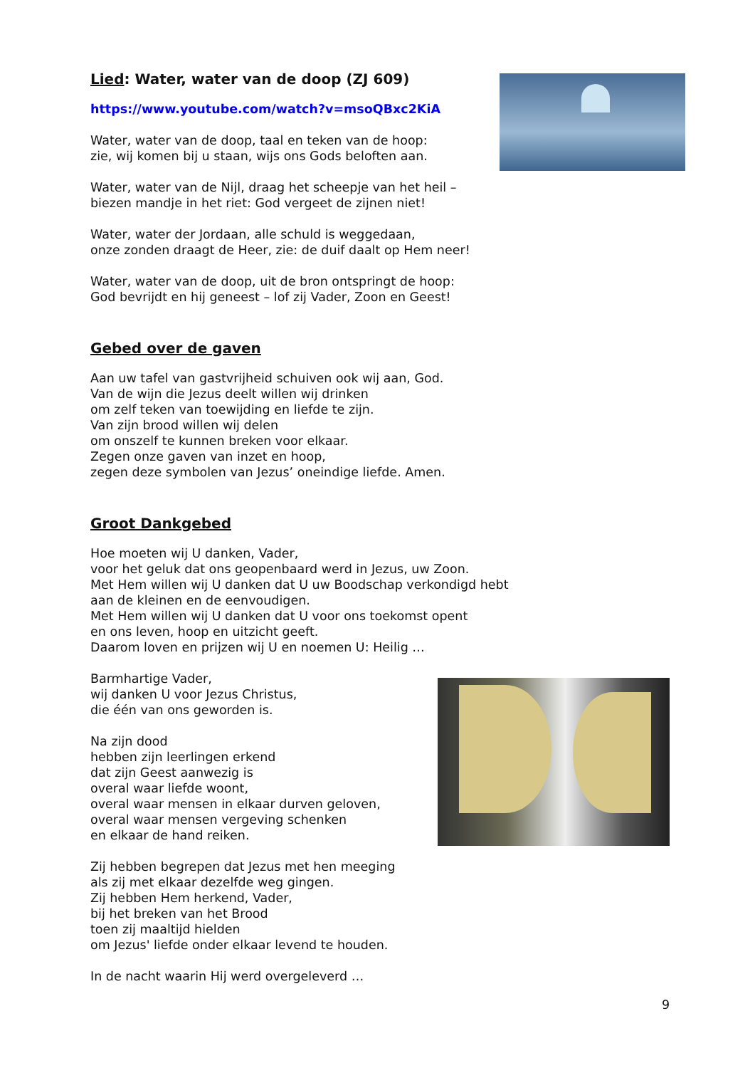Lied: Water, water van de doop (ZJ 609)
https://www.youtube.com/watch?v=msoQBxc2KiA
Water, water van de doop, taal en teken van de hoop:
zie, wij komen bij u staan, wijs ons Gods beloften aan.
Water, water van de Nijl, draag het scheepje van het heil –
biezen mandje in het riet: God vergeet de zijnen niet!
Water, water der Jordaan, alle schuld is weggedaan,
onze zonden draagt de Heer, zie: de duif daalt op Hem neer!
Water, water van de doop, uit de bron ontspringt de hoop:
God bevrijdt en hij geneest – lof zij Vader, Zoon en Geest!
Gebed over de gaven
Aan uw tafel van gastvrijheid schuiven ook wij aan, God.
Van de wijn die Jezus deelt willen wij drinken
om zelf teken van toewijding en liefde te zijn.
Van zijn brood willen wij delen
om onszelf te kunnen breken voor elkaar.
Zegen onze gaven van inzet en hoop,
zegen deze symbolen van Jezus’ oneindige liefde. Amen.
Groot Dankgebed
Hoe moeten wij U danken, Vader,
voor het geluk dat ons geopenbaard werd in Jezus, uw Zoon.
Met Hem willen wij U danken dat U uw Boodschap verkondigd hebt
aan de kleinen en de eenvoudigen.
Met Hem willen wij U danken dat U voor ons toekomst opent
en ons leven, hoop en uitzicht geeft.
Daarom loven en prijzen wij U en noemen U: Heilig …
Barmhartige Vader,
wij danken U voor Jezus Christus,
die één van ons geworden is.
Na zijn dood
hebben zijn leerlingen erkend
dat zijn Geest aanwezig is
overal waar liefde woont,
overal waar mensen in elkaar durven geloven,
overal waar mensen vergeving schenken
en elkaar de hand reiken.
Zij hebben begrepen dat Jezus met hen meeging
als zij met elkaar dezelfde weg gingen.
Zij hebben Hem herkend, Vader,
bij het breken van het Brood
toen zij maaltijd hielden
om Jezus' liefde onder elkaar levend te houden.
In de nacht waarin Hij werd overgeleverd …
9